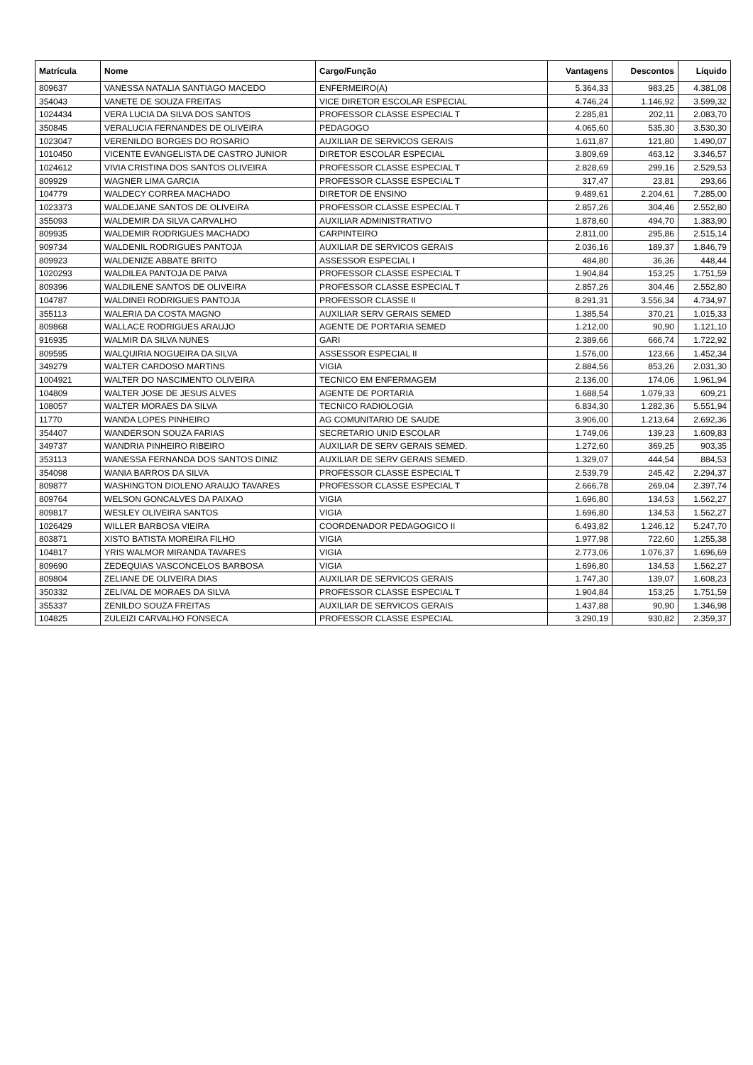| Matrícula | Nome | Cargo/Função | Vantagens | Descontos | Líquido |
| --- | --- | --- | --- | --- | --- |
| 809637 | VANESSA NATALIA SANTIAGO MACEDO | ENFERMEIRO(A) | 5.364,33 | 983,25 | 4.381,08 |
| 354043 | VANETE DE SOUZA FREITAS | VICE DIRETOR ESCOLAR ESPECIAL | 4.746,24 | 1.146,92 | 3.599,32 |
| 1024434 | VERA LUCIA DA SILVA DOS SANTOS | PROFESSOR CLASSE ESPECIAL T | 2.285,81 | 202,11 | 2.083,70 |
| 350845 | VERALUCIA FERNANDES DE OLIVEIRA | PEDAGOGO | 4.065,60 | 535,30 | 3.530,30 |
| 1023047 | VERENILDO BORGES DO ROSARIO | AUXILIAR DE SERVICOS GERAIS | 1.611,87 | 121,80 | 1.490,07 |
| 1010450 | VICENTE EVANGELISTA DE CASTRO JUNIOR | DIRETOR ESCOLAR ESPECIAL | 3.809,69 | 463,12 | 3.346,57 |
| 1024612 | VIVIA CRISTINA DOS SANTOS OLIVEIRA | PROFESSOR CLASSE ESPECIAL T | 2.828,69 | 299,16 | 2.529,53 |
| 809929 | WAGNER LIMA GARCIA | PROFESSOR CLASSE ESPECIAL T | 317,47 | 23,81 | 293,66 |
| 104779 | WALDECY CORREA MACHADO | DIRETOR DE ENSINO | 9.489,61 | 2.204,61 | 7.285,00 |
| 1023373 | WALDEJANE SANTOS DE OLIVEIRA | PROFESSOR CLASSE ESPECIAL T | 2.857,26 | 304,46 | 2.552,80 |
| 355093 | WALDEMIR DA SILVA CARVALHO | AUXILIAR ADMINISTRATIVO | 1.878,60 | 494,70 | 1.383,90 |
| 809935 | WALDEMIR RODRIGUES MACHADO | CARPINTEIRO | 2.811,00 | 295,86 | 2.515,14 |
| 909734 | WALDENIL RODRIGUES PANTOJA | AUXILIAR DE SERVICOS GERAIS | 2.036,16 | 189,37 | 1.846,79 |
| 809923 | WALDENIZE ABBATE BRITO | ASSESSOR ESPECIAL I | 484,80 | 36,36 | 448,44 |
| 1020293 | WALDILEA PANTOJA DE PAIVA | PROFESSOR CLASSE ESPECIAL T | 1.904,84 | 153,25 | 1.751,59 |
| 809396 | WALDILENE SANTOS DE OLIVEIRA | PROFESSOR CLASSE ESPECIAL T | 2.857,26 | 304,46 | 2.552,80 |
| 104787 | WALDINEI RODRIGUES PANTOJA | PROFESSOR CLASSE II | 8.291,31 | 3.556,34 | 4.734,97 |
| 355113 | WALERIA DA COSTA MAGNO | AUXILIAR SERV GERAIS SEMED | 1.385,54 | 370,21 | 1.015,33 |
| 809868 | WALLACE RODRIGUES ARAUJO | AGENTE DE PORTARIA SEMED | 1.212,00 | 90,90 | 1.121,10 |
| 916935 | WALMIR DA SILVA NUNES | GARI | 2.389,66 | 666,74 | 1.722,92 |
| 809595 | WALQUIRIA NOGUEIRA DA SILVA | ASSESSOR ESPECIAL II | 1.576,00 | 123,66 | 1.452,34 |
| 349279 | WALTER CARDOSO MARTINS | VIGIA | 2.884,56 | 853,26 | 2.031,30 |
| 1004921 | WALTER DO NASCIMENTO OLIVEIRA | TECNICO EM ENFERMAGEM | 2.136,00 | 174,06 | 1.961,94 |
| 104809 | WALTER JOSE DE JESUS ALVES | AGENTE DE PORTARIA | 1.688,54 | 1.079,33 | 609,21 |
| 108057 | WALTER MORAES DA SILVA | TECNICO RADIOLOGIA | 6.834,30 | 1.282,36 | 5.551,94 |
| 11770 | WANDA LOPES PINHEIRO | AG COMUNITARIO DE SAUDE | 3.906,00 | 1.213,64 | 2.692,36 |
| 354407 | WANDERSON SOUZA FARIAS | SECRETARIO UNID ESCOLAR | 1.749,06 | 139,23 | 1.609,83 |
| 349737 | WANDRIA PINHEIRO RIBEIRO | AUXILIAR DE SERV GERAIS SEMED. | 1.272,60 | 369,25 | 903,35 |
| 353113 | WANESSA FERNANDA DOS SANTOS DINIZ | AUXILIAR DE SERV GERAIS SEMED. | 1.329,07 | 444,54 | 884,53 |
| 354098 | WANIA BARROS DA SILVA | PROFESSOR CLASSE ESPECIAL T | 2.539,79 | 245,42 | 2.294,37 |
| 809877 | WASHINGTON DIOLENO ARAUJO TAVARES | PROFESSOR CLASSE ESPECIAL T | 2.666,78 | 269,04 | 2.397,74 |
| 809764 | WELSON GONCALVES DA PAIXAO | VIGIA | 1.696,80 | 134,53 | 1.562,27 |
| 809817 | WESLEY OLIVEIRA SANTOS | VIGIA | 1.696,80 | 134,53 | 1.562,27 |
| 1026429 | WILLER BARBOSA VIEIRA | COORDENADOR PEDAGOGICO II | 6.493,82 | 1.246,12 | 5.247,70 |
| 803871 | XISTO BATISTA MOREIRA FILHO | VIGIA | 1.977,98 | 722,60 | 1.255,38 |
| 104817 | YRIS WALMOR MIRANDA TAVARES | VIGIA | 2.773,06 | 1.076,37 | 1.696,69 |
| 809690 | ZEDEQUIAS VASCONCELOS BARBOSA | VIGIA | 1.696,80 | 134,53 | 1.562,27 |
| 809804 | ZELIANE DE OLIVEIRA DIAS | AUXILIAR DE SERVICOS GERAIS | 1.747,30 | 139,07 | 1.608,23 |
| 350332 | ZELIVAL DE MORAES DA SILVA | PROFESSOR CLASSE ESPECIAL T | 1.904,84 | 153,25 | 1.751,59 |
| 355337 | ZENILDO SOUZA FREITAS | AUXILIAR DE SERVICOS GERAIS | 1.437,88 | 90,90 | 1.346,98 |
| 104825 | ZULEIZI CARVALHO FONSECA | PROFESSOR CLASSE ESPECIAL | 3.290,19 | 930,82 | 2.359,37 |